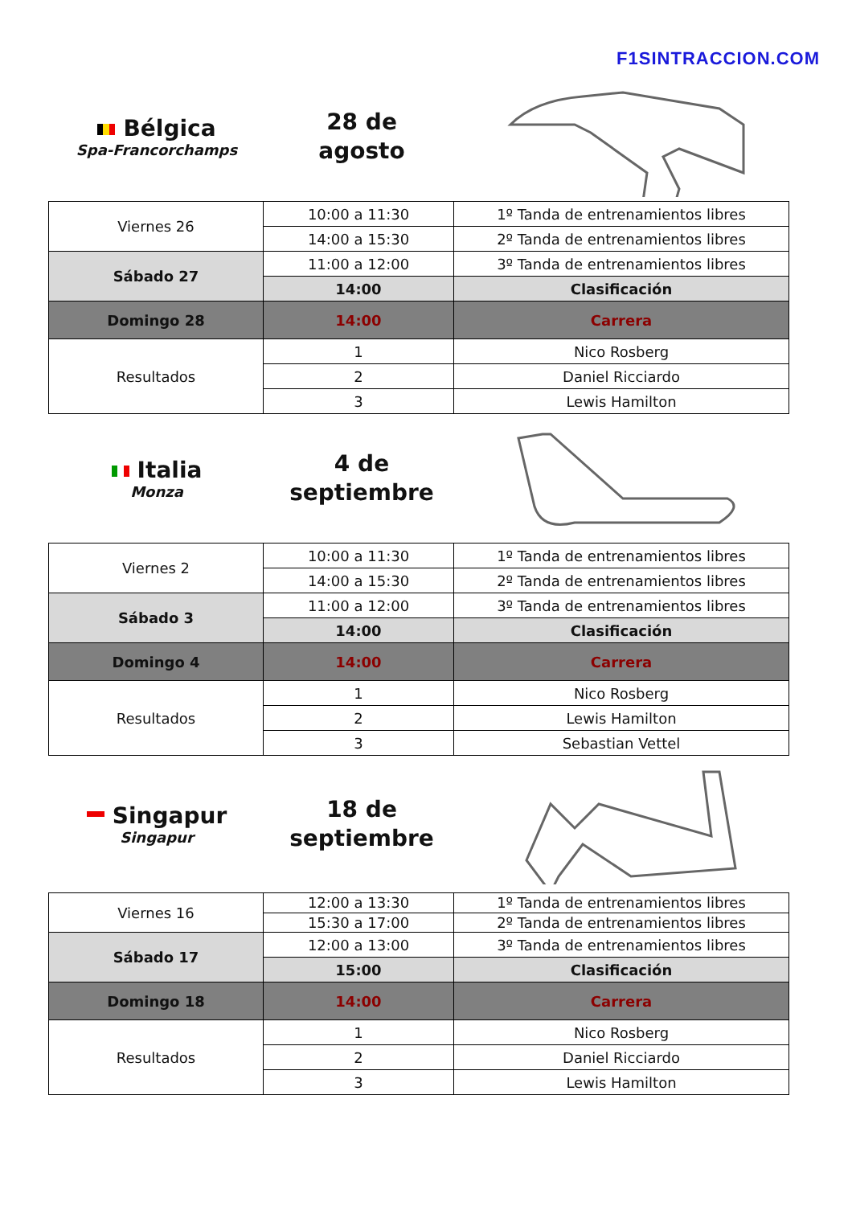F1SINTRACCION.COM
Bélgica
Spa-Francorchamps
28 de
agosto
| Viernes 26 | 10:00 a 11:30 | 1º Tanda de entrenamientos libres |
| | 14:00 a 15:30 | 2º Tanda de entrenamientos libres |
| Sábado 27 | 11:00 a 12:00 | 3º Tanda de entrenamientos libres |
| | 14:00 | Clasificación |
| Domingo 28 | 14:00 | Carrera |
| Resultados | 1 | Nico Rosberg |
| | 2 | Daniel Ricciardo |
| | 3 | Lewis Hamilton |
Italia
Monza
4 de
septiembre
| Viernes 2 | 10:00 a 11:30 | 1º Tanda de entrenamientos libres |
| | 14:00 a 15:30 | 2º Tanda de entrenamientos libres |
| Sábado 3 | 11:00 a 12:00 | 3º Tanda de entrenamientos libres |
| | 14:00 | Clasificación |
| Domingo 4 | 14:00 | Carrera |
| Resultados | 1 | Nico Rosberg |
| | 2 | Lewis Hamilton |
| | 3 | Sebastian Vettel |
Singapur
Singapur
18 de
septiembre
| Viernes 16 | 12:00 a 13:30 | 1º Tanda de entrenamientos libres |
| | 15:30 a 17:00 | 2º Tanda de entrenamientos libres |
| Sábado 17 | 12:00 a 13:00 | 3º Tanda de entrenamientos libres |
| | 15:00 | Clasificación |
| Domingo 18 | 14:00 | Carrera |
| Resultados | 1 | Nico Rosberg |
| | 2 | Daniel Ricciardo |
| | 3 | Lewis Hamilton |